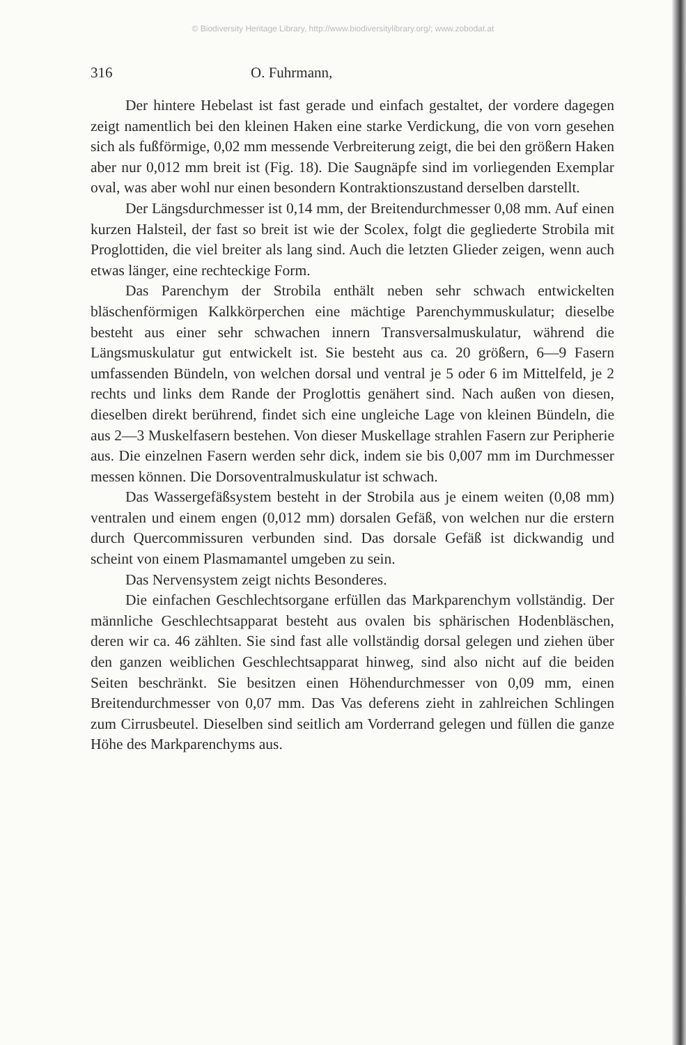© Biodiversity Heritage Library, http://www.biodiversitylibrary.org/; www.zobodat.at
316 O. Fuhrmann,
Der hintere Hebelast ist fast gerade und einfach gestaltet, der vordere dagegen zeigt namentlich bei den kleinen Haken eine starke Verdickung, die von vorn gesehen sich als fußförmige, 0,02 mm messende Verbreiterung zeigt, die bei den größern Haken aber nur 0,012 mm breit ist (Fig. 18). Die Saugnäpfe sind im vorliegenden Exemplar oval, was aber wohl nur einen besondern Kontraktionszustand derselben darstellt.
Der Längsdurchmesser ist 0,14 mm, der Breitendurchmesser 0,08 mm. Auf einen kurzen Halsteil, der fast so breit ist wie der Scolex, folgt die gegliederte Strobila mit Proglottiden, die viel breiter als lang sind. Auch die letzten Glieder zeigen, wenn auch etwas länger, eine rechteckige Form.
Das Parenchym der Strobila enthält neben sehr schwach entwickelten bläschenförmigen Kalkkörperchen eine mächtige Parenchymmuskulatur; dieselbe besteht aus einer sehr schwachen innern Transversalmuskulatur, während die Längsmuskulatur gut entwickelt ist. Sie besteht aus ca. 20 größern, 6—9 Fasern umfassenden Bündeln, von welchen dorsal und ventral je 5 oder 6 im Mittelfeld, je 2 rechts und links dem Rande der Proglottis genähert sind. Nach außen von diesen, dieselben direkt berührend, findet sich eine ungleiche Lage von kleinen Bündeln, die aus 2—3 Muskelfasern bestehen. Von dieser Muskellage strahlen Fasern zur Peripherie aus. Die einzelnen Fasern werden sehr dick, indem sie bis 0,007 mm im Durchmesser messen können. Die Dorsoventralmuskulatur ist schwach.
Das Wassergefäßsystem besteht in der Strobila aus je einem weiten (0,08 mm) ventralen und einem engen (0,012 mm) dorsalen Gefäß, von welchen nur die erstern durch Quercommissuren verbunden sind. Das dorsale Gefäß ist dickwandig und scheint von einem Plasmamantel umgeben zu sein.
Das Nervensystem zeigt nichts Besonderes.
Die einfachen Geschlechtsorgane erfüllen das Markparenchym vollständig. Der männliche Geschlechtsapparat besteht aus ovalen bis sphärischen Hodenbläschen, deren wir ca. 46 zählten. Sie sind fast alle vollständig dorsal gelegen und ziehen über den ganzen weiblichen Geschlechtsapparat hinweg, sind also nicht auf die beiden Seiten beschränkt. Sie besitzen einen Höhendurchmesser von 0,09 mm, einen Breitendurchmesser von 0,07 mm. Das Vas deferens zieht in zahlreichen Schlingen zum Cirrusbeutel. Dieselben sind seitlich am Vorderrand gelegen und füllen die ganze Höhe des Markparenchyms aus.